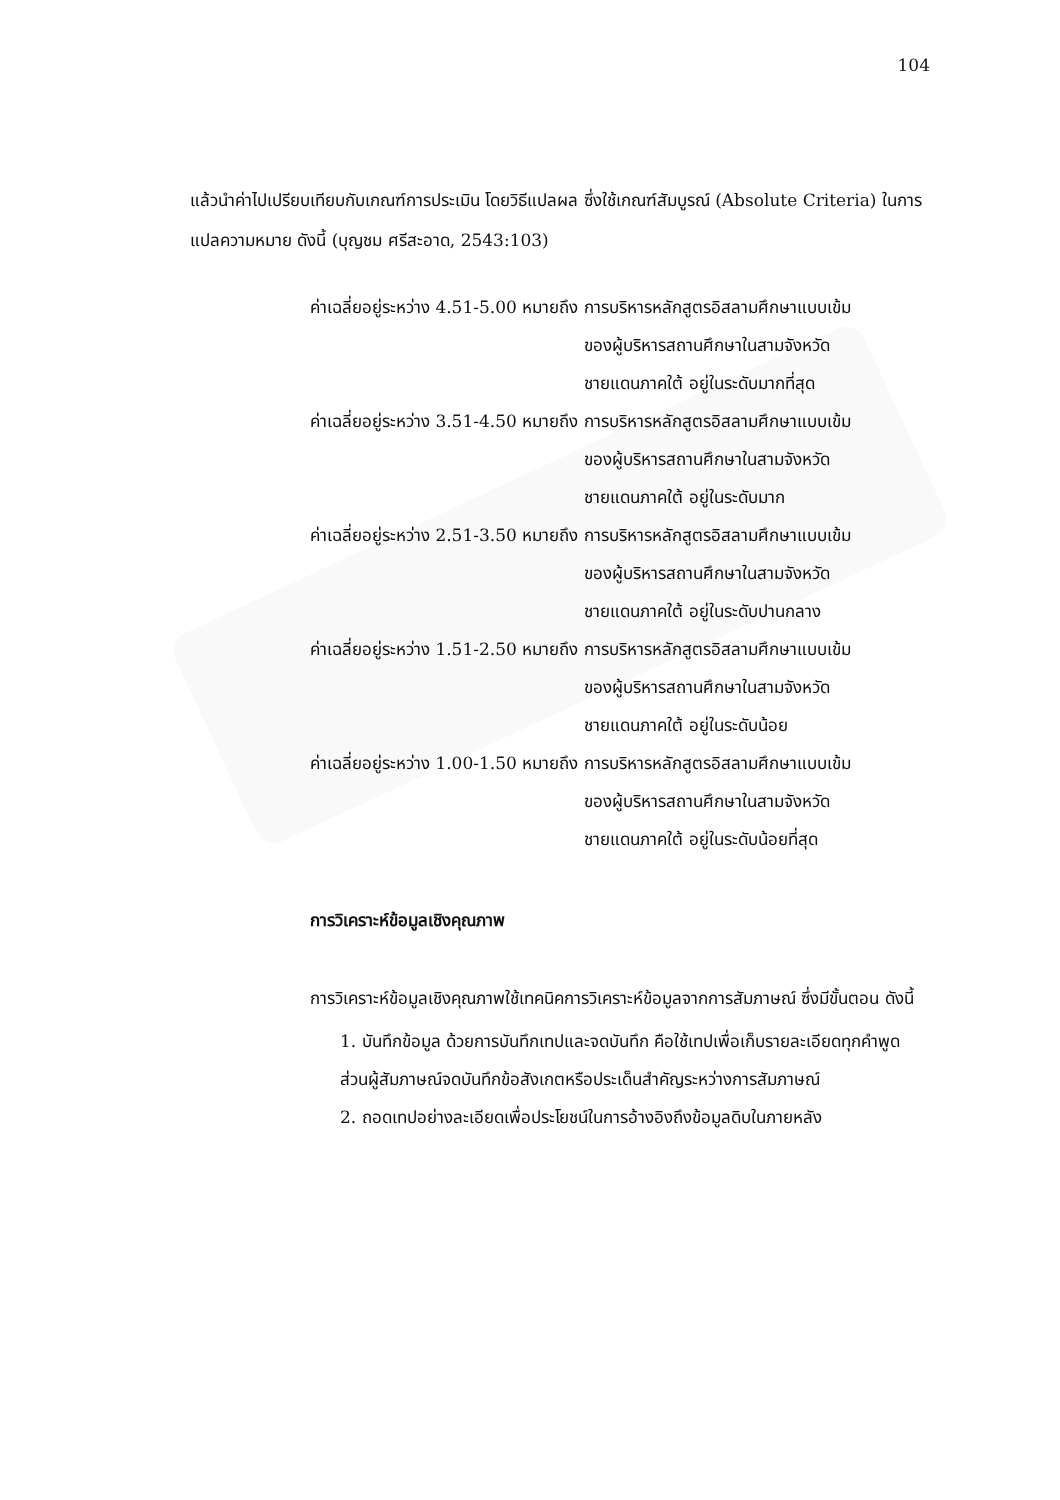104
แล้วนำค่าไปเปรียบเทียบกับเกณฑ์การประเมิน โดยวิธีแปลผล ซึ่งใช้เกณฑ์สัมบูรณ์ (Absolute Criteria) ในการแปลความหมาย ดังนี้ (บุญชม ศรีสะอาด, 2543:103)
| ค่าเฉลี่ยอยู่ระหว่าง 4.51-5.00 หมายถึง | การบริหารหลักสูตรอิสลามศึกษาแบบเข้ม ของผู้บริหารสถานศึกษาในสามจังหวัดชายแดนภาคใต้ อยู่ในระดับมากที่สุด |
| ค่าเฉลี่ยอยู่ระหว่าง 3.51-4.50 หมายถึง | การบริหารหลักสูตรอิสลามศึกษาแบบเข้ม ของผู้บริหารสถานศึกษาในสามจังหวัดชายแดนภาคใต้ อยู่ในระดับมาก |
| ค่าเฉลี่ยอยู่ระหว่าง 2.51-3.50 หมายถึง | การบริหารหลักสูตรอิสลามศึกษาแบบเข้ม ของผู้บริหารสถานศึกษาในสามจังหวัดชายแดนภาคใต้ อยู่ในระดับปานกลาง |
| ค่าเฉลี่ยอยู่ระหว่าง 1.51-2.50 หมายถึง | การบริหารหลักสูตรอิสลามศึกษาแบบเข้ม ของผู้บริหารสถานศึกษาในสามจังหวัดชายแดนภาคใต้ อยู่ในระดับน้อย |
| ค่าเฉลี่ยอยู่ระหว่าง 1.00-1.50 หมายถึง | การบริหารหลักสูตรอิสลามศึกษาแบบเข้ม ของผู้บริหารสถานศึกษาในสามจังหวัดชายแดนภาคใต้ อยู่ในระดับน้อยที่สุด |
การวิเคราะห์ข้อมูลเชิงคุณภาพ
การวิเคราะห์ข้อมูลเชิงคุณภาพใช้เทคนิคการวิเคราะห์ข้อมูลจากการสัมภาษณ์ ซึ่งมีขั้นตอน ดังนี้
1. บันทึกข้อมูล ด้วยการบันทึกเทปและจดบันทึก คือใช้เทปเพื่อเก็บรายละเอียดทุกคำพูด ส่วนผู้สัมภาษณ์จดบันทึกข้อสังเกตหรือประเด็นสำคัญระหว่างการสัมภาษณ์
2. ถอดเทปอย่างละเอียดเพื่อประโยชน์ในการอ้างอิงถึงข้อมูลดิบในภายหลัง